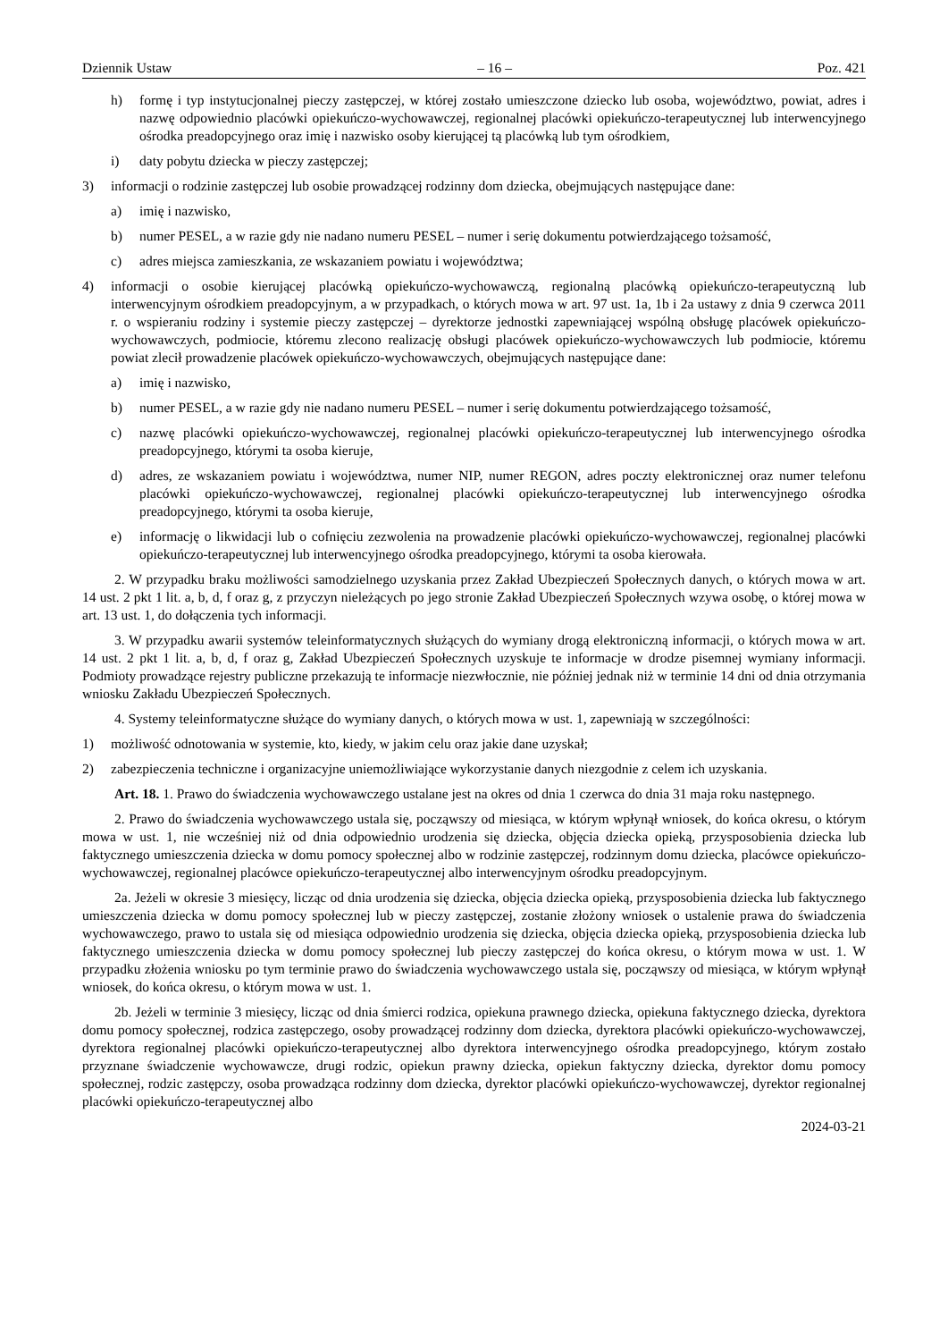Dziennik Ustaw – 16 – Poz. 421
h) formę i typ instytucjonalnej pieczy zastępczej, w której zostało umieszczone dziecko lub osoba, województwo, powiat, adres i nazwę odpowiednio placówki opiekuńczo-wychowawczej, regionalnej placówki opiekuńczo-terapeutycznej lub interwencyjnego ośrodka preadopcyjnego oraz imię i nazwisko osoby kierującej tą placówką lub tym ośrodkiem,
i) daty pobytu dziecka w pieczy zastępczej;
3) informacji o rodzinie zastępczej lub osobie prowadzącej rodzinny dom dziecka, obejmujących następujące dane:
a) imię i nazwisko,
b) numer PESEL, a w razie gdy nie nadano numeru PESEL – numer i serię dokumentu potwierdzającego tożsamość,
c) adres miejsca zamieszkania, ze wskazaniem powiatu i województwa;
4) informacji o osobie kierującej placówką opiekuńczo-wychowawczą, regionalną placówką opiekuńczo-terapeutyczną lub interwencyjnym ośrodkiem preadopcyjnym, a w przypadkach, o których mowa w art. 97 ust. 1a, 1b i 2a ustawy z dnia 9 czerwca 2011 r. o wspieraniu rodziny i systemie pieczy zastępczej – dyrektorze jednostki zapewniającej wspólną obsługę placówek opiekuńczo-wychowawczych, podmiocie, któremu zlecono realizację obsługi placówek opiekuńczo-wychowawczych lub podmiocie, któremu powiat zlecił prowadzenie placówek opiekuńczo-wychowawczych, obejmujących następujące dane:
a) imię i nazwisko,
b) numer PESEL, a w razie gdy nie nadano numeru PESEL – numer i serię dokumentu potwierdzającego tożsamość,
c) nazwę placówki opiekuńczo-wychowawczej, regionalnej placówki opiekuńczo-terapeutycznej lub interwencyjnego ośrodka preadopcyjnego, którymi ta osoba kieruje,
d) adres, ze wskazaniem powiatu i województwa, numer NIP, numer REGON, adres poczty elektronicznej oraz numer telefonu placówki opiekuńczo-wychowawczej, regionalnej placówki opiekuńczo-terapeutycznej lub interwencyjnego ośrodka preadopcyjnego, którymi ta osoba kieruje,
e) informację o likwidacji lub o cofnięciu zezwolenia na prowadzenie placówki opiekuńczo-wychowawczej, regionalnej placówki opiekuńczo-terapeutycznej lub interwencyjnego ośrodka preadopcyjnego, którymi ta osoba kierowała.
2. W przypadku braku możliwości samodzielnego uzyskania przez Zakład Ubezpieczeń Społecznych danych, o których mowa w art. 14 ust. 2 pkt 1 lit. a, b, d, f oraz g, z przyczyn nieleżących po jego stronie Zakład Ubezpieczeń Społecznych wzywa osobę, o której mowa w art. 13 ust. 1, do dołączenia tych informacji.
3. W przypadku awarii systemów teleinformatycznych służących do wymiany drogą elektroniczną informacji, o których mowa w art. 14 ust. 2 pkt 1 lit. a, b, d, f oraz g, Zakład Ubezpieczeń Społecznych uzyskuje te informacje w drodze pisemnej wymiany informacji. Podmioty prowadzące rejestry publiczne przekazują te informacje niezwłocznie, nie później jednak niż w terminie 14 dni od dnia otrzymania wniosku Zakładu Ubezpieczeń Społecznych.
4. Systemy teleinformatyczne służące do wymiany danych, o których mowa w ust. 1, zapewniają w szczególności:
1) możliwość odnotowania w systemie, kto, kiedy, w jakim celu oraz jakie dane uzyskał;
2) zabezpieczenia techniczne i organizacyjne uniemożliwiające wykorzystanie danych niezgodnie z celem ich uzyskania.
Art. 18. 1. Prawo do świadczenia wychowawczego ustalane jest na okres od dnia 1 czerwca do dnia 31 maja roku następnego.
2. Prawo do świadczenia wychowawczego ustala się, począwszy od miesiąca, w którym wpłynął wniosek, do końca okresu, o którym mowa w ust. 1, nie wcześniej niż od dnia odpowiednio urodzenia się dziecka, objęcia dziecka opieką, przysposobienia dziecka lub faktycznego umieszczenia dziecka w domu pomocy społecznej albo w rodzinie zastępczej, rodzinnym domu dziecka, placówce opiekuńczo-wychowawczej, regionalnej placówce opiekuńczo-terapeutycznej albo interwencyjnym ośrodku preadopcyjnym.
2a. Jeżeli w okresie 3 miesięcy, licząc od dnia urodzenia się dziecka, objęcia dziecka opieką, przysposobienia dziecka lub faktycznego umieszczenia dziecka w domu pomocy społecznej lub w pieczy zastępczej, zostanie złożony wniosek o ustalenie prawa do świadczenia wychowawczego, prawo to ustala się od miesiąca odpowiednio urodzenia się dziecka, objęcia dziecka opieką, przysposobienia dziecka lub faktycznego umieszczenia dziecka w domu pomocy społecznej lub pieczy zastępczej do końca okresu, o którym mowa w ust. 1. W przypadku złożenia wniosku po tym terminie prawo do świadczenia wychowawczego ustala się, począwszy od miesiąca, w którym wpłynął wniosek, do końca okresu, o którym mowa w ust. 1.
2b. Jeżeli w terminie 3 miesięcy, licząc od dnia śmierci rodzica, opiekuna prawnego dziecka, opiekuna faktycznego dziecka, dyrektora domu pomocy społecznej, rodzica zastępczego, osoby prowadzącej rodzinny dom dziecka, dyrektora placówki opiekuńczo-wychowawczej, dyrektora regionalnej placówki opiekuńczo-terapeutycznej albo dyrektora interwencyjnego ośrodka preadopcyjnego, którym zostało przyznane świadczenie wychowawcze, drugi rodzic, opiekun prawny dziecka, opiekun faktyczny dziecka, dyrektor domu pomocy społecznej, rodzic zastępczy, osoba prowadząca rodzinny dom dziecka, dyrektor placówki opiekuńczo-wychowawczej, dyrektor regionalnej placówki opiekuńczo-terapeutycznej albo
2024-03-21